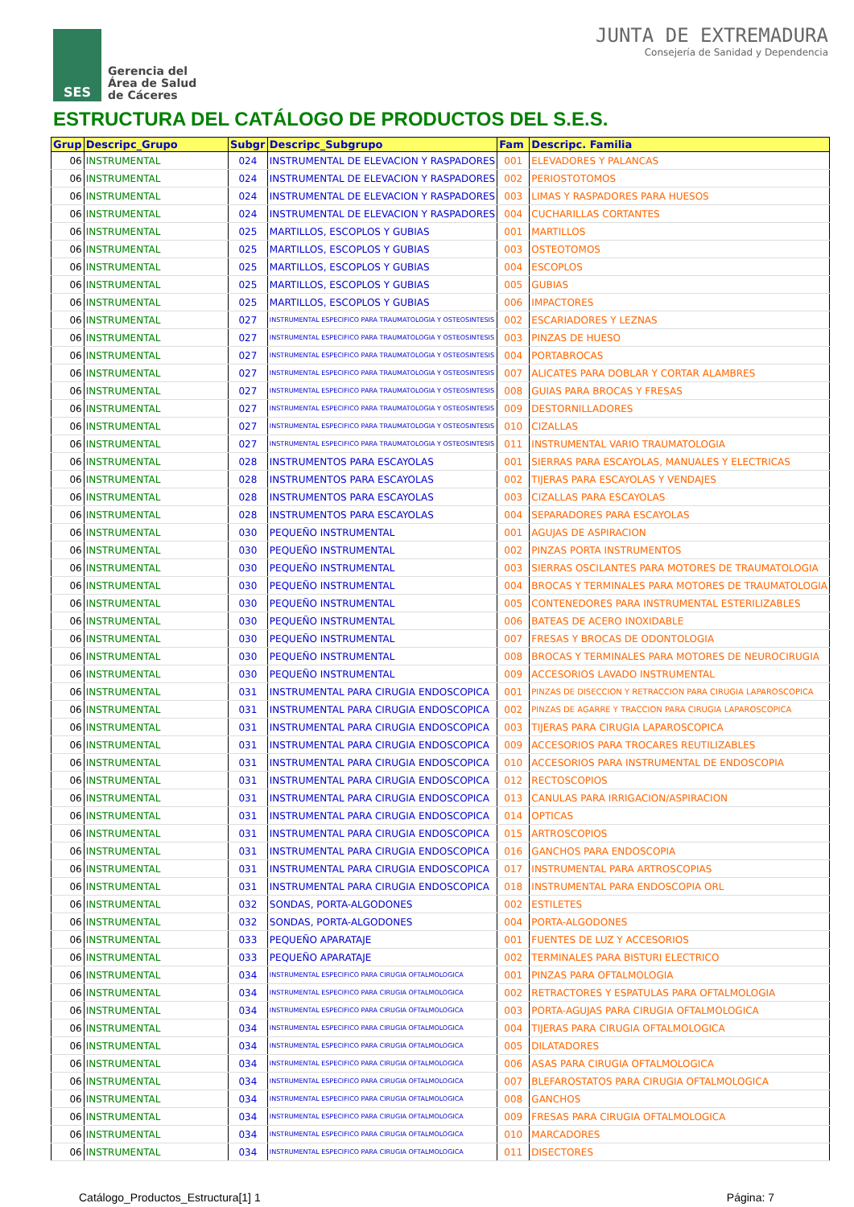SES
Gerencia del
Área de Salud
de Cáceres
JUNTA DE EXTREMADURA
Consejería de Sanidad y Dependencia
ESTRUCTURA DEL CATÁLOGO DE PRODUCTOS DEL S.E.S.
| Grup | Descripc_Grupo | Subgr | Descripc_Subgrupo | Fam | Descripc. Familia |
| --- | --- | --- | --- | --- | --- |
| 06 | INSTRUMENTAL | 024 | INSTRUMENTAL DE ELEVACION Y RASPADORES | 001 | ELEVADORES Y PALANCAS |
| 06 | INSTRUMENTAL | 024 | INSTRUMENTAL DE ELEVACION Y RASPADORES | 002 | PERIOSTOTOMOS |
| 06 | INSTRUMENTAL | 024 | INSTRUMENTAL DE ELEVACION Y RASPADORES | 003 | LIMAS Y RASPADORES PARA HUESOS |
| 06 | INSTRUMENTAL | 024 | INSTRUMENTAL DE ELEVACION Y RASPADORES | 004 | CUCHARILLAS CORTANTES |
| 06 | INSTRUMENTAL | 025 | MARTILLOS, ESCOPLOS Y GUBIAS | 001 | MARTILLOS |
| 06 | INSTRUMENTAL | 025 | MARTILLOS, ESCOPLOS Y GUBIAS | 003 | OSTEOTOMOS |
| 06 | INSTRUMENTAL | 025 | MARTILLOS, ESCOPLOS Y GUBIAS | 004 | ESCOPLOS |
| 06 | INSTRUMENTAL | 025 | MARTILLOS, ESCOPLOS Y GUBIAS | 005 | GUBIAS |
| 06 | INSTRUMENTAL | 025 | MARTILLOS, ESCOPLOS Y GUBIAS | 006 | IMPACTORES |
| 06 | INSTRUMENTAL | 027 | INSTRUMENTAL ESPECIFICO PARA TRAUMATOLOGIA Y OSTEOSINTESIS | 002 | ESCARIADORES Y LEZNAS |
| 06 | INSTRUMENTAL | 027 | INSTRUMENTAL ESPECIFICO PARA TRAUMATOLOGIA Y OSTEOSINTESIS | 003 | PINZAS DE HUESO |
| 06 | INSTRUMENTAL | 027 | INSTRUMENTAL ESPECIFICO PARA TRAUMATOLOGIA Y OSTEOSINTESIS | 004 | PORTABROCAS |
| 06 | INSTRUMENTAL | 027 | INSTRUMENTAL ESPECIFICO PARA TRAUMATOLOGIA Y OSTEOSINTESIS | 007 | ALICATES PARA DOBLAR Y CORTAR ALAMBRES |
| 06 | INSTRUMENTAL | 027 | INSTRUMENTAL ESPECIFICO PARA TRAUMATOLOGIA Y OSTEOSINTESIS | 008 | GUIAS PARA BROCAS Y FRESAS |
| 06 | INSTRUMENTAL | 027 | INSTRUMENTAL ESPECIFICO PARA TRAUMATOLOGIA Y OSTEOSINTESIS | 009 | DESTORNILLADORES |
| 06 | INSTRUMENTAL | 027 | INSTRUMENTAL ESPECIFICO PARA TRAUMATOLOGIA Y OSTEOSINTESIS | 010 | CIZALLAS |
| 06 | INSTRUMENTAL | 027 | INSTRUMENTAL ESPECIFICO PARA TRAUMATOLOGIA Y OSTEOSINTESIS | 011 | INSTRUMENTAL VARIO TRAUMATOLOGIA |
| 06 | INSTRUMENTAL | 028 | INSTRUMENTOS PARA ESCAYOLAS | 001 | SIERRAS PARA ESCAYOLAS, MANUALES Y ELECTRICAS |
| 06 | INSTRUMENTAL | 028 | INSTRUMENTOS PARA ESCAYOLAS | 002 | TIJERAS PARA ESCAYOLAS Y VENDAJES |
| 06 | INSTRUMENTAL | 028 | INSTRUMENTOS PARA ESCAYOLAS | 003 | CIZALLAS PARA ESCAYOLAS |
| 06 | INSTRUMENTAL | 028 | INSTRUMENTOS PARA ESCAYOLAS | 004 | SEPARADORES PARA ESCAYOLAS |
| 06 | INSTRUMENTAL | 030 | PEQUEÑO INSTRUMENTAL | 001 | AGUJAS DE ASPIRACION |
| 06 | INSTRUMENTAL | 030 | PEQUEÑO INSTRUMENTAL | 002 | PINZAS PORTA INSTRUMENTOS |
| 06 | INSTRUMENTAL | 030 | PEQUEÑO INSTRUMENTAL | 003 | SIERRAS OSCILANTES PARA MOTORES DE TRAUMATOLOGIA |
| 06 | INSTRUMENTAL | 030 | PEQUEÑO INSTRUMENTAL | 004 | BROCAS Y TERMINALES PARA MOTORES DE TRAUMATOLOGIA |
| 06 | INSTRUMENTAL | 030 | PEQUEÑO INSTRUMENTAL | 005 | CONTENEDORES PARA INSTRUMENTAL ESTERILIZABLES |
| 06 | INSTRUMENTAL | 030 | PEQUEÑO INSTRUMENTAL | 006 | BATEAS DE ACERO INOXIDABLE |
| 06 | INSTRUMENTAL | 030 | PEQUEÑO INSTRUMENTAL | 007 | FRESAS Y BROCAS DE ODONTOLOGIA |
| 06 | INSTRUMENTAL | 030 | PEQUEÑO INSTRUMENTAL | 008 | BROCAS Y TERMINALES PARA MOTORES DE NEUROCIRUGIA |
| 06 | INSTRUMENTAL | 030 | PEQUEÑO INSTRUMENTAL | 009 | ACCESORIOS LAVADO INSTRUMENTAL |
| 06 | INSTRUMENTAL | 031 | INSTRUMENTAL PARA CIRUGIA ENDOSCOPICA | 001 | PINZAS DE DISECCION Y RETRACCION PARA CIRUGIA LAPAROSCOPICA |
| 06 | INSTRUMENTAL | 031 | INSTRUMENTAL PARA CIRUGIA ENDOSCOPICA | 002 | PINZAS DE AGARRE Y TRACCION PARA CIRUGIA LAPAROSCOPICA |
| 06 | INSTRUMENTAL | 031 | INSTRUMENTAL PARA CIRUGIA ENDOSCOPICA | 003 | TIJERAS PARA CIRUGIA LAPAROSCOPICA |
| 06 | INSTRUMENTAL | 031 | INSTRUMENTAL PARA CIRUGIA ENDOSCOPICA | 009 | ACCESORIOS PARA TROCARES REUTILIZABLES |
| 06 | INSTRUMENTAL | 031 | INSTRUMENTAL PARA CIRUGIA ENDOSCOPICA | 010 | ACCESORIOS PARA INSTRUMENTAL DE ENDOSCOPIA |
| 06 | INSTRUMENTAL | 031 | INSTRUMENTAL PARA CIRUGIA ENDOSCOPICA | 012 | RECTOSCOPIOS |
| 06 | INSTRUMENTAL | 031 | INSTRUMENTAL PARA CIRUGIA ENDOSCOPICA | 013 | CANULAS PARA IRRIGACION/ASPIRACION |
| 06 | INSTRUMENTAL | 031 | INSTRUMENTAL PARA CIRUGIA ENDOSCOPICA | 014 | OPTICAS |
| 06 | INSTRUMENTAL | 031 | INSTRUMENTAL PARA CIRUGIA ENDOSCOPICA | 015 | ARTROSCOPIOS |
| 06 | INSTRUMENTAL | 031 | INSTRUMENTAL PARA CIRUGIA ENDOSCOPICA | 016 | GANCHOS PARA ENDOSCOPIA |
| 06 | INSTRUMENTAL | 031 | INSTRUMENTAL PARA CIRUGIA ENDOSCOPICA | 017 | INSTRUMENTAL PARA ARTROSCOPIAS |
| 06 | INSTRUMENTAL | 031 | INSTRUMENTAL PARA CIRUGIA ENDOSCOPICA | 018 | INSTRUMENTAL PARA ENDOSCOPIA ORL |
| 06 | INSTRUMENTAL | 032 | SONDAS, PORTA-ALGODONES | 002 | ESTILETES |
| 06 | INSTRUMENTAL | 032 | SONDAS, PORTA-ALGODONES | 004 | PORTA-ALGODONES |
| 06 | INSTRUMENTAL | 033 | PEQUEÑO APARATAJE | 001 | FUENTES DE LUZ Y ACCESORIOS |
| 06 | INSTRUMENTAL | 033 | PEQUEÑO APARATAJE | 002 | TERMINALES PARA BISTURI ELECTRICO |
| 06 | INSTRUMENTAL | 034 | INSTRUMENTAL ESPECIFICO PARA CIRUGIA OFTALMOLOGICA | 001 | PINZAS PARA OFTALMOLOGIA |
| 06 | INSTRUMENTAL | 034 | INSTRUMENTAL ESPECIFICO PARA CIRUGIA OFTALMOLOGICA | 002 | RETRACTORES Y ESPATULAS PARA OFTALMOLOGIA |
| 06 | INSTRUMENTAL | 034 | INSTRUMENTAL ESPECIFICO PARA CIRUGIA OFTALMOLOGICA | 003 | PORTA-AGUJAS PARA CIRUGIA OFTALMOLOGICA |
| 06 | INSTRUMENTAL | 034 | INSTRUMENTAL ESPECIFICO PARA CIRUGIA OFTALMOLOGICA | 004 | TIJERAS PARA CIRUGIA OFTALMOLOGICA |
| 06 | INSTRUMENTAL | 034 | INSTRUMENTAL ESPECIFICO PARA CIRUGIA OFTALMOLOGICA | 005 | DILATADORES |
| 06 | INSTRUMENTAL | 034 | INSTRUMENTAL ESPECIFICO PARA CIRUGIA OFTALMOLOGICA | 006 | ASAS PARA CIRUGIA OFTALMOLOGICA |
| 06 | INSTRUMENTAL | 034 | INSTRUMENTAL ESPECIFICO PARA CIRUGIA OFTALMOLOGICA | 007 | BLEFAROSTATOS PARA CIRUGIA OFTALMOLOGICA |
| 06 | INSTRUMENTAL | 034 | INSTRUMENTAL ESPECIFICO PARA CIRUGIA OFTALMOLOGICA | 008 | GANCHOS |
| 06 | INSTRUMENTAL | 034 | INSTRUMENTAL ESPECIFICO PARA CIRUGIA OFTALMOLOGICA | 009 | FRESAS PARA CIRUGIA OFTALMOLOGICA |
| 06 | INSTRUMENTAL | 034 | INSTRUMENTAL ESPECIFICO PARA CIRUGIA OFTALMOLOGICA | 010 | MARCADORES |
| 06 | INSTRUMENTAL | 034 | INSTRUMENTAL ESPECIFICO PARA CIRUGIA OFTALMOLOGICA | 011 | DISECTORES |
Catálogo_Productos_Estructura[1] 1 Página: 7